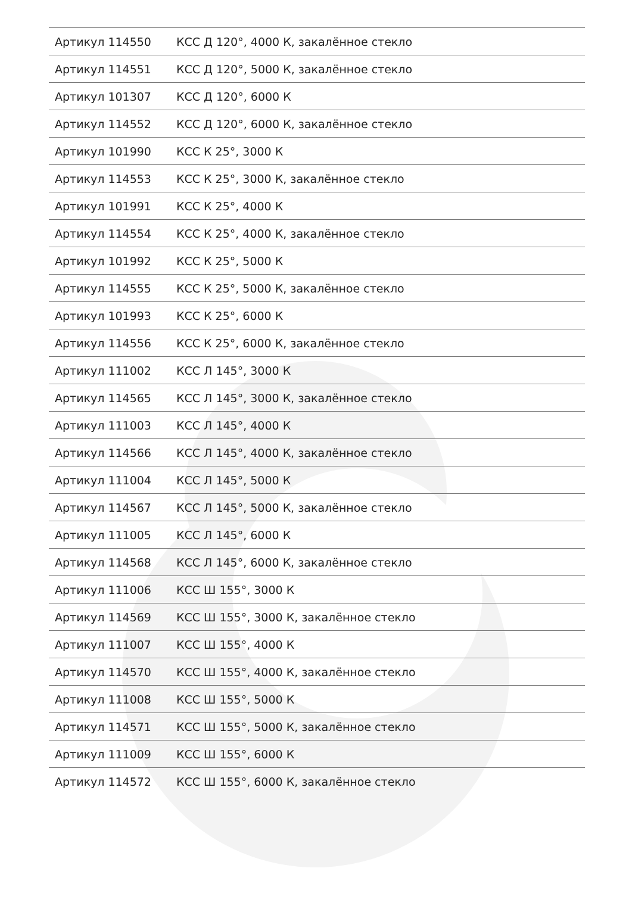| Артикул 114550 | КСС Д 120°, 4000 К, закалённое стекло |
| Артикул 114551 | КСС Д 120°, 5000 К, закалённое стекло |
| Артикул 101307 | КСС Д 120°, 6000 К |
| Артикул 114552 | КСС Д 120°, 6000 К, закалённое стекло |
| Артикул 101990 | КСС К 25°, 3000 К |
| Артикул 114553 | КСС К 25°, 3000 К, закалённое стекло |
| Артикул 101991 | КСС К 25°, 4000 К |
| Артикул 114554 | КСС К 25°, 4000 К, закалённое стекло |
| Артикул 101992 | КСС К 25°, 5000 К |
| Артикул 114555 | КСС К 25°, 5000 К, закалённое стекло |
| Артикул 101993 | КСС К 25°, 6000 К |
| Артикул 114556 | КСС К 25°, 6000 К, закалённое стекло |
| Артикул 111002 | КСС Л 145°, 3000 К |
| Артикул 114565 | КСС Л 145°, 3000 К, закалённое стекло |
| Артикул 111003 | КСС Л 145°, 4000 К |
| Артикул 114566 | КСС Л 145°, 4000 К, закалённое стекло |
| Артикул 111004 | КСС Л 145°, 5000 К |
| Артикул 114567 | КСС Л 145°, 5000 К, закалённое стекло |
| Артикул 111005 | КСС Л 145°, 6000 К |
| Артикул 114568 | КСС Л 145°, 6000 К, закалённое стекло |
| Артикул 111006 | КСС Ш 155°, 3000 К |
| Артикул 114569 | КСС Ш 155°, 3000 К, закалённое стекло |
| Артикул 111007 | КСС Ш 155°, 4000 К |
| Артикул 114570 | КСС Ш 155°, 4000 К, закалённое стекло |
| Артикул 111008 | КСС Ш 155°, 5000 К |
| Артикул 114571 | КСС Ш 155°, 5000 К, закалённое стекло |
| Артикул 111009 | КСС Ш 155°, 6000 К |
| Артикул 114572 | КСС Ш 155°, 6000 К, закалённое стекло |